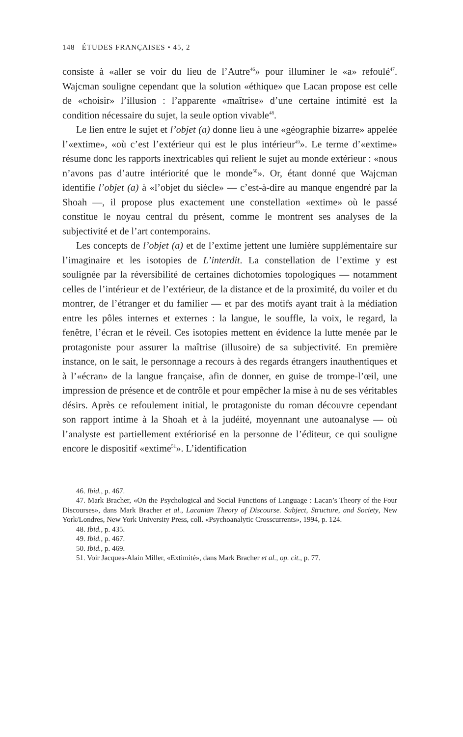148 ÉTUDES FRANÇAISES • 45, 2
consiste à «aller se voir du lieu de l’Autre<sup>46</sup>» pour illuminer le «a» refoulé<sup>47</sup>. Wajcman souligne cependant que la solution «éthique» que Lacan propose est celle de «choisir» l’illusion : l’apparente «maîtrise» d’une certaine intimité est la condition nécessaire du sujet, la seule option vivable<sup>48</sup>.
Le lien entre le sujet et l’objet (a) donne lieu à une «géographie bizarre» appelée l’«extime», «où c’est l’extérieur qui est le plus intérieur<sup>49</sup>». Le terme d’«extime» résume donc les rapports inextricables qui relient le sujet au monde extérieur : «nous n’avons pas d’autre intériorité que le monde<sup>50</sup>». Or, étant donné que Wajcman identifie l’objet (a) à «l’objet du siècle» — c’est-à-dire au manque engendré par la Shoah —, il propose plus exactement une constellation «extime» où le passé constitue le noyau central du présent, comme le montrent ses analyses de la subjectivité et de l’art contemporains.
Les concepts de l’objet (a) et de l’extime jettent une lumière supplémentaire sur l’imaginaire et les isotopies de L’interdit. La constellation de l’extime y est soulignée par la réversibilité de certaines dichotomies topologiques — notamment celles de l’intérieur et de l’extérieur, de la distance et de la proximité, du voiler et du montrer, de l’étranger et du familier — et par des motifs ayant trait à la médiation entre les pôles internes et externes : la langue, le souffle, la voix, le regard, la fenêtre, l’écran et le réveil. Ces isotopies mettent en évidence la lutte menée par le protagoniste pour assurer la maîtrise (illusoire) de sa subjectivité. En première instance, on le sait, le personnage a recours à des regards étrangers inauthentiques et à l’«écran» de la langue française, afin de donner, en guise de trompe-l’œil, une impression de présence et de contrôle et pour empêcher la mise à nu de ses véritables désirs. Après ce refoulement initial, le protagoniste du roman découvre cependant son rapport intime à la Shoah et à la judéité, moyennant une autoanalyse — où l’analyste est partiellement extériorisé en la personne de l’éditeur, ce qui souligne encore le dispositif «extime<sup>51</sup>». L’identification
46. Ibid., p. 467.
47. Mark Bracher, «On the Psychological and Social Functions of Language : Lacan’s Theory of the Four Discourses», dans Mark Bracher et al., Lacanian Theory of Discourse. Subject, Structure, and Society, New York/Londres, New York University Press, coll. «Psychoanalytic Crosscurrents», 1994, p. 124.
48. Ibid., p. 435.
49. Ibid., p. 467.
50. Ibid., p. 469.
51. Voir Jacques-Alain Miller, «Extimité», dans Mark Bracher et al., op. cit., p. 77.